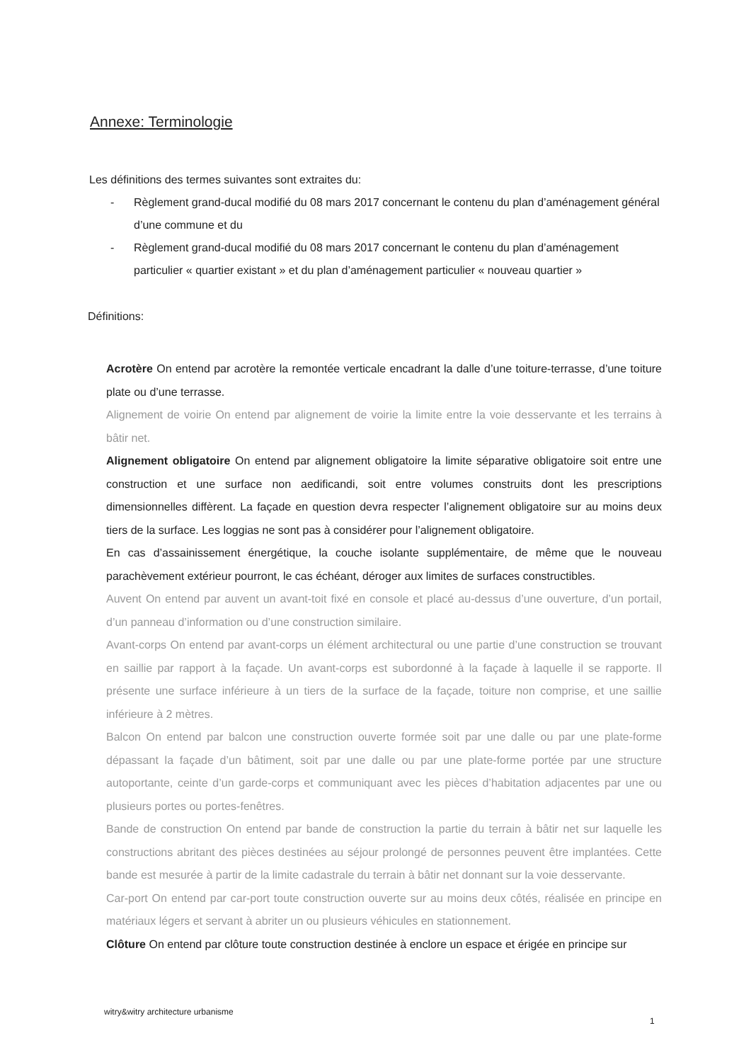Annexe: Terminologie
Les définitions des termes suivantes sont extraites du:
- Règlement grand-ducal modifié du 08 mars 2017 concernant le contenu du plan d’aménagement général d’une commune et du
- Règlement grand-ducal modifié du 08 mars 2017 concernant le contenu du plan d’aménagement particulier « quartier existant » et du plan d’aménagement particulier « nouveau quartier »
Définitions:
Acrotère On entend par acrotère la remontée verticale encadrant la dalle d’une toiture-terrasse, d’une toiture plate ou d’une terrasse.
Alignement de voirie On entend par alignement de voirie la limite entre la voie desservante et les terrains à bâtir net.
Alignement obligatoire On entend par alignement obligatoire la limite séparative obligatoire soit entre une construction et une surface non aedificandi, soit entre volumes construits dont les prescriptions dimensionnelles diffèrent. La façade en question devra respecter l’alignement obligatoire sur au moins deux tiers de la surface. Les loggias ne sont pas à considérer pour l’alignement obligatoire.
En cas d’assainissement énergétique, la couche isolante supplémentaire, de même que le nouveau parachèvement extérieur pourront, le cas échéant, déroger aux limites de surfaces constructibles.
Auvent On entend par auvent un avant-toit fixé en console et placé au-dessus d’une ouverture, d’un portail, d’un panneau d’information ou d’une construction similaire.
Avant-corps On entend par avant-corps un élément architectural ou une partie d’une construction se trouvant en saillie par rapport à la façade. Un avant-corps est subordonné à la façade à laquelle il se rapporte. Il présente une surface inférieure à un tiers de la surface de la façade, toiture non comprise, et une saillie inférieure à 2 mètres.
Balcon On entend par balcon une construction ouverte formée soit par une dalle ou par une plate-forme dépassant la façade d’un bâtiment, soit par une dalle ou par une plate-forme portée par une structure autoportante, ceinte d’un garde-corps et communiquant avec les pièces d’habitation adjacentes par une ou plusieurs portes ou portes-fenêtres.
Bande de construction On entend par bande de construction la partie du terrain à bâtir net sur laquelle les constructions abritant des pièces destinées au séjour prolongé de personnes peuvent être implantées. Cette bande est mesurée à partir de la limite cadastrale du terrain à bâtir net donnant sur la voie desservante.
Car-port On entend par car-port toute construction ouverte sur au moins deux côtés, réalisée en principe en matériaux légers et servant à abriter un ou plusieurs véhicules en stationnement.
Clôture On entend par clôture toute construction destinée à enclore un espace et érigée en principe sur
witry&witry architecture urbanisme
1